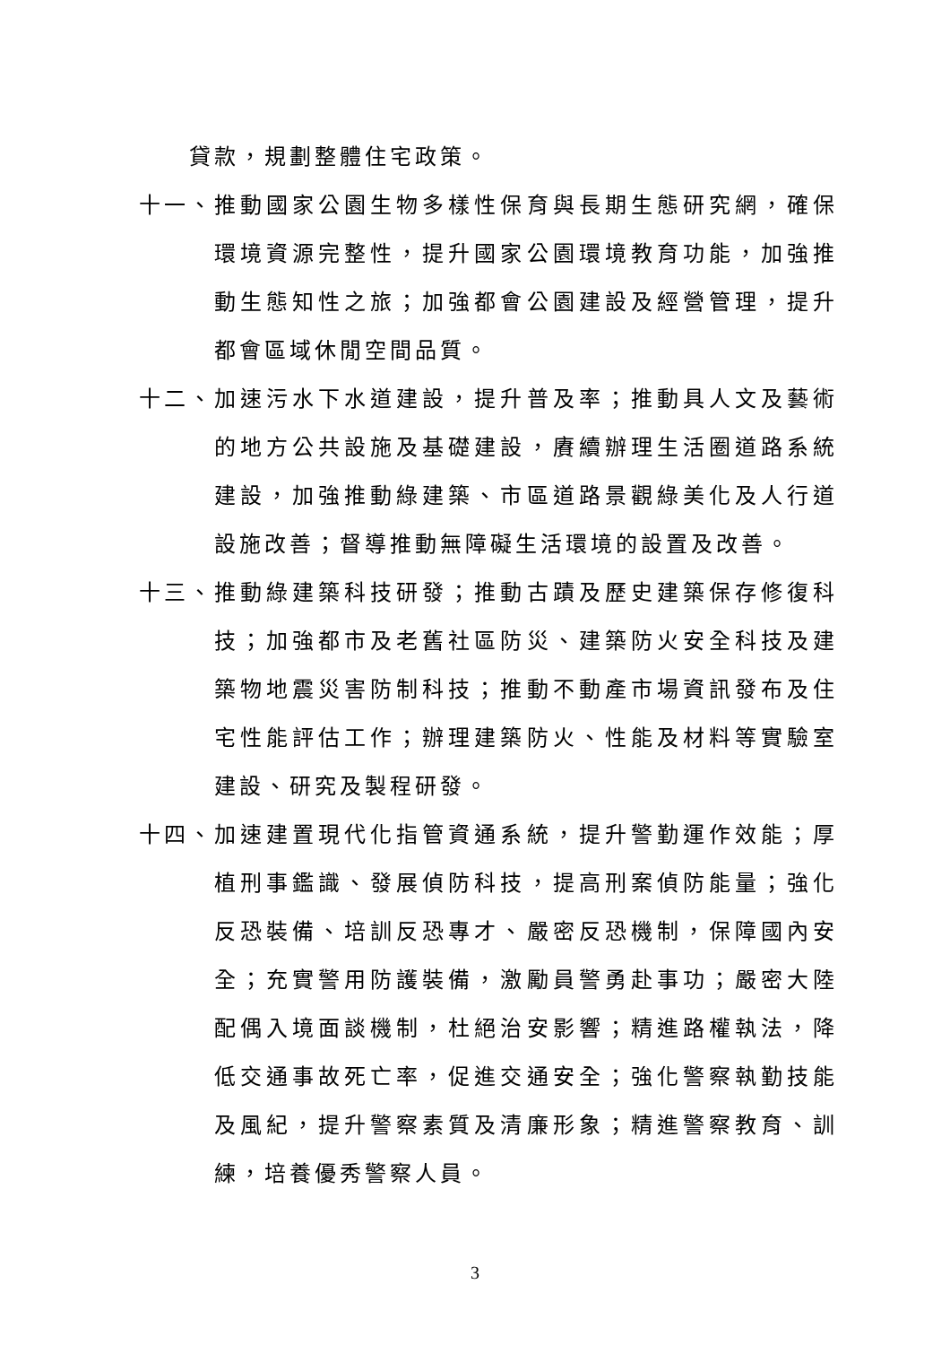貸款，規劃整體住宅政策。
十一、 推動國家公園生物多樣性保育與長期生態研究網，確保環境資源完整性，提升國家公園環境教育功能，加強推動生態知性之旅；加強都會公園建設及經營管理，提升都會區域休閒空間品質。
十二、 加速污水下水道建設，提升普及率；推動具人文及藝術的地方公共設施及基礎建設，賡續辦理生活圈道路系統建設，加強推動綠建築、市區道路景觀綠美化及人行道設施改善；督導推動無障礙生活環境的設置及改善。
十三、 推動綠建築科技研發；推動古蹟及歷史建築保存修復科技；加強都市及老舊社區防災、建築防火安全科技及建築物地震災害防制科技；推動不動產市場資訊發布及住宅性能評估工作；辦理建築防火、性能及材料等實驗室建設、研究及製程研發。
十四、 加速建置現代化指管資通系統，提升警勤運作效能；厚植刑事鑑識、發展偵防科技，提高刑案偵防能量；強化反恐裝備、培訓反恐專才、嚴密反恐機制，保障國內安全；充實警用防護裝備，激勵員警勇赴事功；嚴密大陸配偶入境面談機制，杜絕治安影響；精進路權執法，降低交通事故死亡率，促進交通安全；強化警察執勤技能及風紀，提升警察素質及清廉形象；精進警察教育、訓練，培養優秀警察人員。
3